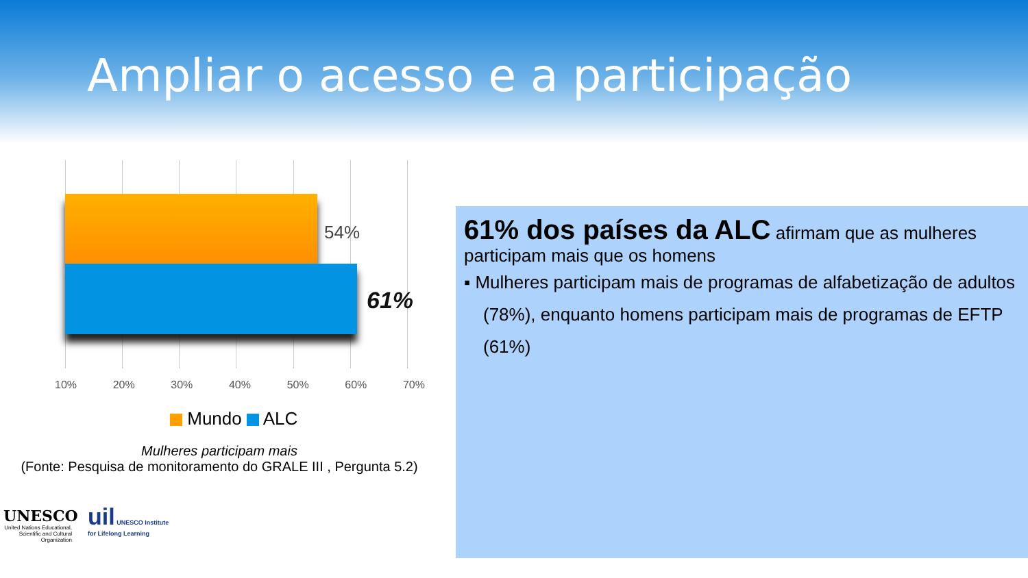Ampliar o acesso e a participação
54%
61%
10% 20% 30% 40% 50% 60% 70%
Mundo ALC
Mulheres participam mais
(Fonte: Pesquisa de monitoramento do GRALE III , Pergunta 5.2)
61% dos países da ALC afirmam que as mulheres participam mais que os homens
▪ Mulheres participam mais de programas de alfabetização de adultos (78%), enquanto homens participam mais de programas de EFTP (61%)
UNESCO
United Nations Educational, Scientific and Cultural Organization
uil UNESCO Institute
for Lifelong Learning